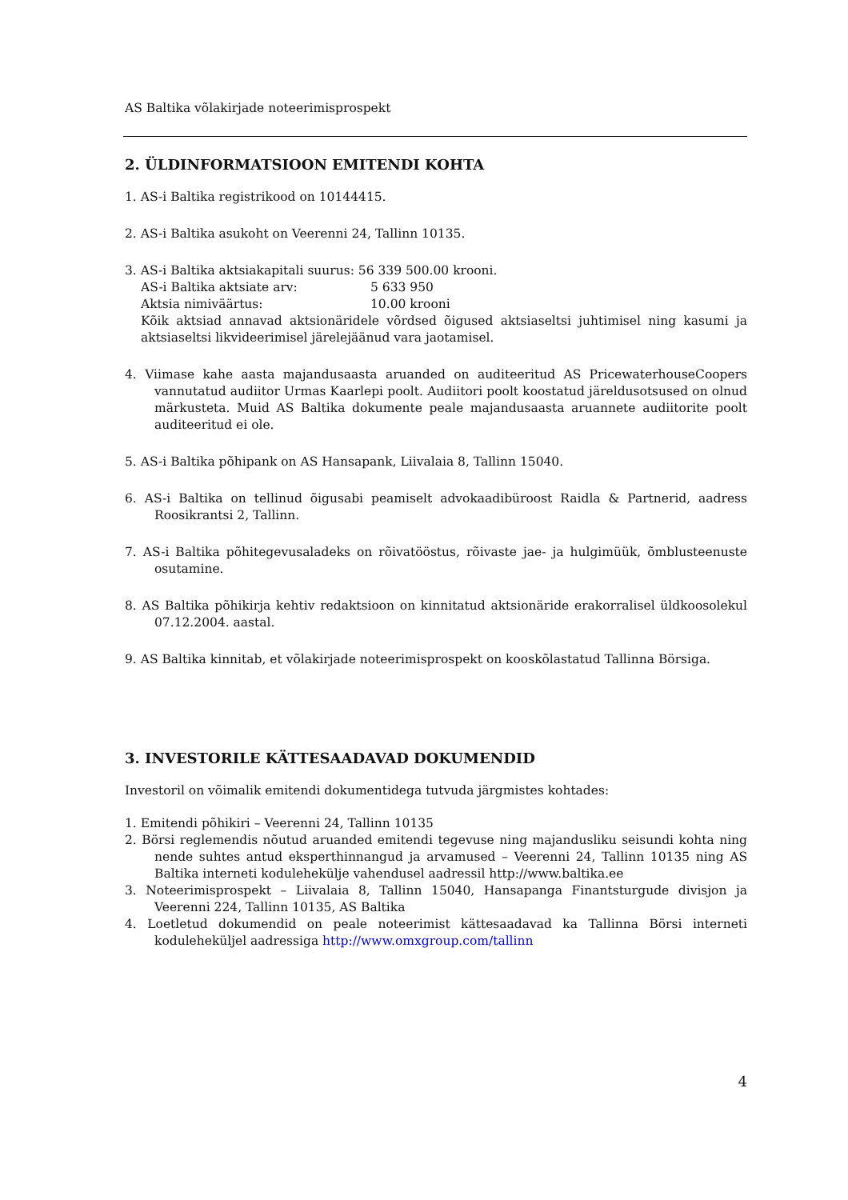AS Baltika võlakirjade noteerimisprospekt
2. ÜLDINFORMATSIOON EMITENDI KOHTA
1. AS-i Baltika registrikood on 10144415.
2. AS-i Baltika asukoht on Veerenni 24, Tallinn 10135.
3. AS-i Baltika aktsiakapitali suurus: 56 339 500.00 krooni.
AS-i Baltika aktsiate arv: 5 633 950
Aktsia nimiväärtus: 10.00 krooni
Kõik aktsiad annavad aktsionäridele võrdsed õigused aktsiaseltsi juhtimisel ning kasumi ja aktsiaseltsi likvideerimisel järelejäänud vara jaotamisel.
4. Viimase kahe aasta majandusaasta aruanded on auditeeritud AS PricewaterhouseCoopers vannutatud audiitor Urmas Kaarlepi poolt. Audiitori poolt koostatud järeldusotsused on olnud märkusteta. Muid AS Baltika dokumente peale majandusaasta aruannete audiitorite poolt auditeeritud ei ole.
5. AS-i Baltika põhipank on AS Hansapank, Liivalaia 8, Tallinn 15040.
6. AS-i Baltika on tellinud õigusabi peamiselt advokaadibüroost Raidla & Partnerid, aadress Roosikrantsi 2, Tallinn.
7. AS-i Baltika põhitegevusaladeks on rõivatööstus, rõivaste jae- ja hulgimüük, õmblusteenuste osutamine.
8. AS Baltika põhikirja kehtiv redaktsioon on kinnitatud aktsionäride erakorralisel üldkoosolekul 07.12.2004. aastal.
9. AS Baltika kinnitab, et võlakirjade noteerimisprospekt on kooskõlastatud Tallinna Börsiga.
3. INVESTORILE KÄTTESAADAVAD DOKUMENDID
Investoril on võimalik emitendi dokumentidega tutvuda järgmistes kohtades:
1. Emitendi põhikiri – Veerenni 24, Tallinn 10135
2. Börsi reglemendis nõutud aruanded emitendi tegevuse ning majandusliku seisundi kohta ning nende suhtes antud eksperthinnangud ja arvamused – Veerenni 24, Tallinn 10135 ning AS Baltika interneti kodulehekülje vahendusel aadressil http://www.baltika.ee
3. Noteerimisprospekt – Liivalaia 8, Tallinn 15040, Hansapanga Finantsturgude divisjon ja Veerenni 224, Tallinn 10135, AS Baltika
4. Loetletud dokumendid on peale noteerimist kättesaadavad ka Tallinna Börsi interneti koduleheküljel aadressiga http://www.omxgroup.com/tallinn
4